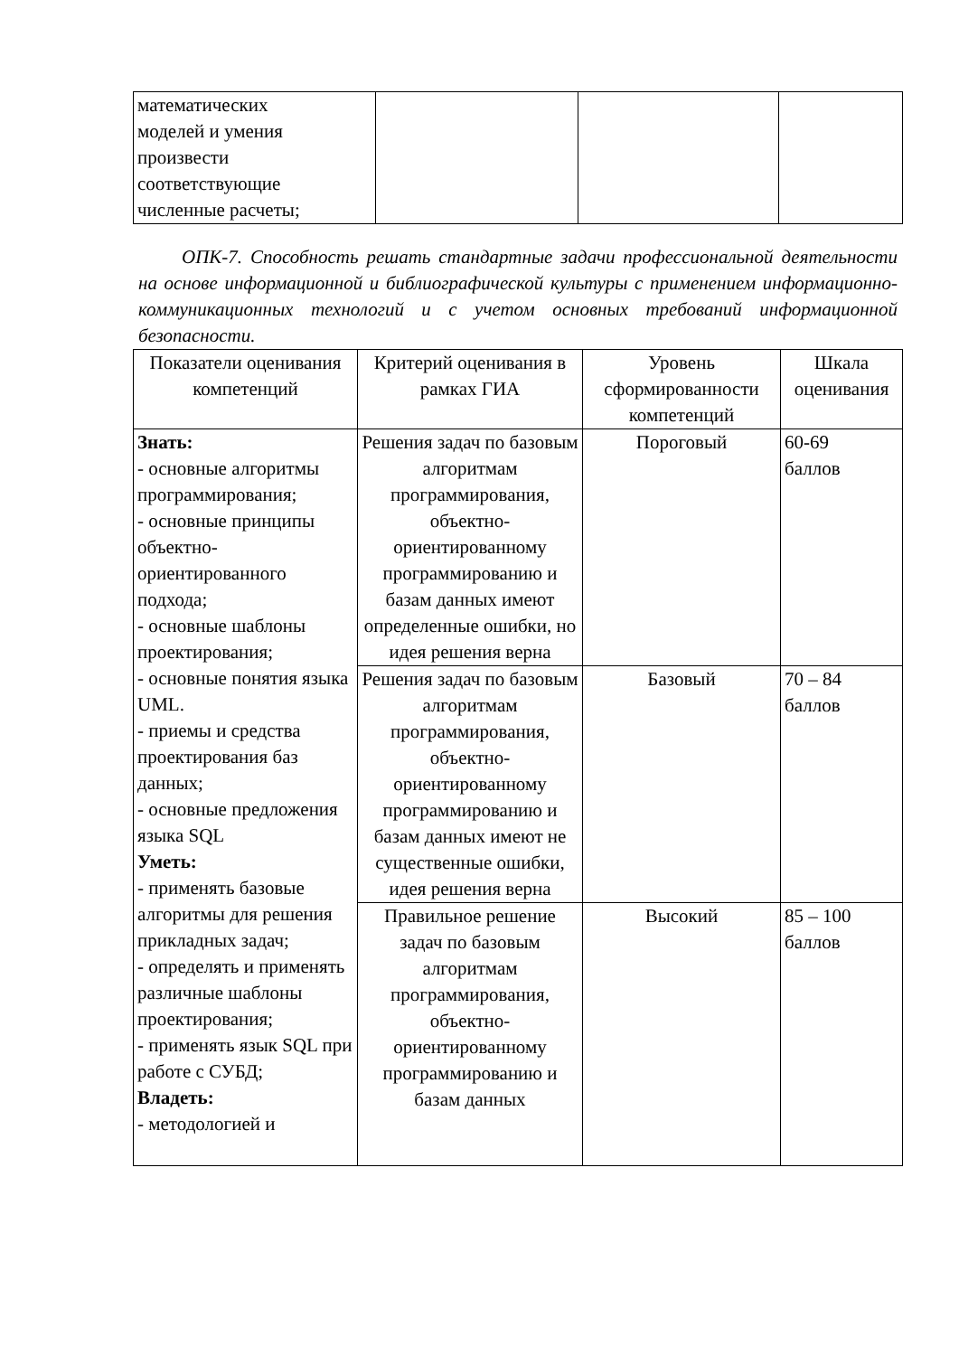| математических моделей и умения произвести соответствующие численные расчеты; | | | |
ОПК-7. Способность решать стандартные задачи профессиональной деятельности на основе информационной и библиографической культуры с применением информационно-коммуникационных технологий и с учетом основных требований информационной безопасности.
| Показатели оценивания компетенций | Критерий оценивания в рамках ГИА | Уровень сформированности компетенций | Шкала оценивания |
| --- | --- | --- | --- |
| Знать: - основные алгоритмы программирования; - основные принципы объектно-ориентированного подхода; - основные шаблоны проектирования; - основные понятия языка UML. - приемы и средства проектирования баз данных; - основные предложения языка SQL Уметь: - применять базовые алгоритмы для решения прикладных задач; - определять и применять различные шаблоны проектирования; - применять язык SQL при работе с СУБД; Владеть: - методологией и | Решения задач по базовым алгоритмам программирования, объектно-ориентированному программированию и базам данных имеют определенные ошибки, но идея решения верна | Пороговый | 60-69 баллов |
| | Решения задач по базовым алгоритмам программирования, объектно-ориентированному программированию и базам данных имеют не существенные ошибки, идея решения верна | Базовый | 70 – 84 баллов |
| | Правильное решение задач по базовым алгоритмам программирования, объектно-ориентированному программированию и базам данных | Высокий | 85 – 100 баллов |